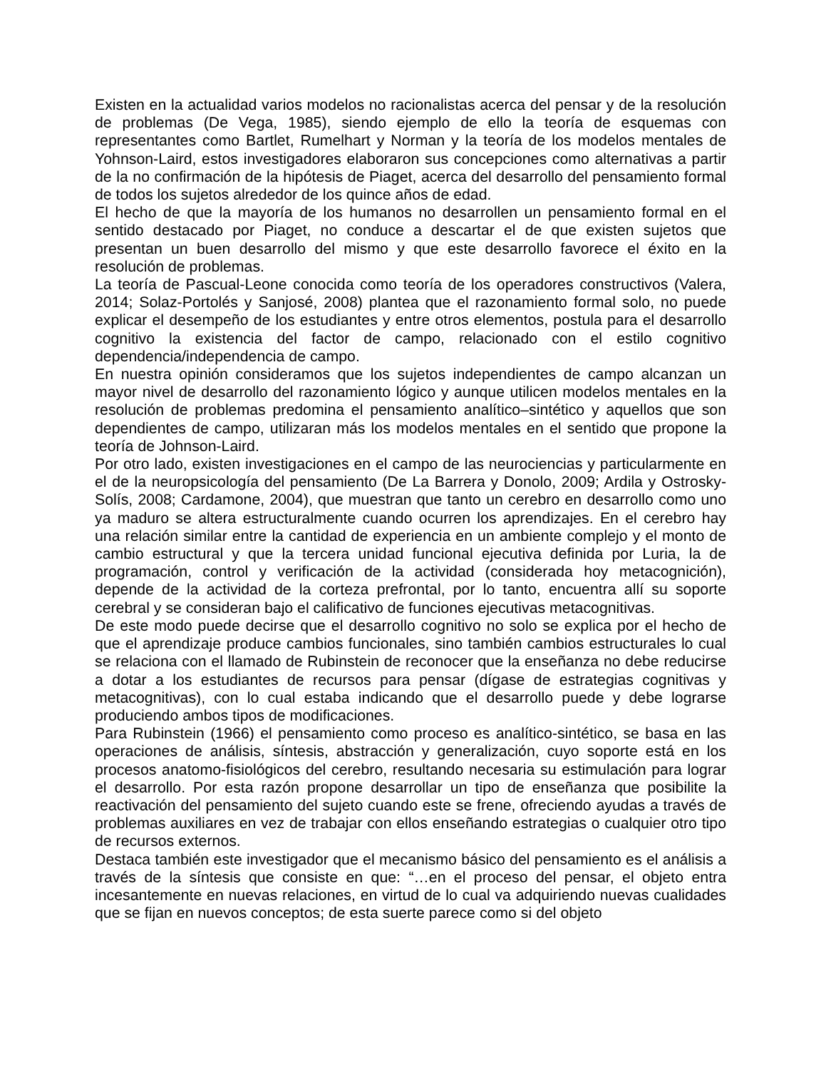Existen en la actualidad varios modelos no racionalistas acerca del pensar y de la resolución de problemas (De Vega, 1985), siendo ejemplo de ello la teoría de esquemas con representantes como Bartlet, Rumelhart y Norman y la teoría de los modelos mentales de Yohnson-Laird, estos investigadores elaboraron sus concepciones como alternativas a partir de la no confirmación de la hipótesis de Piaget, acerca del desarrollo del pensamiento formal de todos los sujetos alrededor de los quince años de edad.
El hecho de que la mayoría de los humanos no desarrollen un pensamiento formal en el sentido destacado por Piaget, no conduce a descartar el de que existen sujetos que presentan un buen desarrollo del mismo y que este desarrollo favorece el éxito en la resolución de problemas.
La teoría de Pascual-Leone conocida como teoría de los operadores constructivos (Valera, 2014; Solaz-Portolés y Sanjosé, 2008) plantea que el razonamiento formal solo, no puede explicar el desempeño de los estudiantes y entre otros elementos, postula para el desarrollo cognitivo la existencia del factor de campo, relacionado con el estilo cognitivo dependencia/independencia de campo.
En nuestra opinión consideramos que los sujetos independientes de campo alcanzan un mayor nivel de desarrollo del razonamiento lógico y aunque utilicen modelos mentales en la resolución de problemas predomina el pensamiento analítico–sintético y aquellos que son dependientes de campo, utilizaran más los modelos mentales en el sentido que propone la teoría de Johnson-Laird.
Por otro lado, existen investigaciones en el campo de las neurociencias y particularmente en el de la neuropsicología del pensamiento (De La Barrera y Donolo, 2009; Ardila y Ostrosky-Solís, 2008; Cardamone, 2004), que muestran que tanto un cerebro en desarrollo como uno ya maduro se altera estructuralmente cuando ocurren los aprendizajes. En el cerebro hay una relación similar entre la cantidad de experiencia en un ambiente complejo y el monto de cambio estructural y que la tercera unidad funcional ejecutiva definida por Luria, la de programación, control y verificación de la actividad (considerada hoy metacognición), depende de la actividad de la corteza prefrontal, por lo tanto, encuentra allí su soporte cerebral y se consideran bajo el calificativo de funciones ejecutivas metacognitivas.
De este modo puede decirse que el desarrollo cognitivo no solo se explica por el hecho de que el aprendizaje produce cambios funcionales, sino también cambios estructurales lo cual se relaciona con el llamado de Rubinstein de reconocer que la enseñanza no debe reducirse a dotar a los estudiantes de recursos para pensar (dígase de estrategias cognitivas y metacognitivas), con lo cual estaba indicando que el desarrollo puede y debe lograrse produciendo ambos tipos de modificaciones.
Para Rubinstein (1966) el pensamiento como proceso es analítico-sintético, se basa en las operaciones de análisis, síntesis, abstracción y generalización, cuyo soporte está en los procesos anatomo-fisiológicos del cerebro, resultando necesaria su estimulación para lograr el desarrollo. Por esta razón propone desarrollar un tipo de enseñanza que posibilite la reactivación del pensamiento del sujeto cuando este se frene, ofreciendo ayudas a través de problemas auxiliares en vez de trabajar con ellos enseñando estrategias o cualquier otro tipo de recursos externos.
Destaca también este investigador que el mecanismo básico del pensamiento es el análisis a través de la síntesis que consiste en que: “…en el proceso del pensar, el objeto entra incesantemente en nuevas relaciones, en virtud de lo cual va adquiriendo nuevas cualidades que se fijan en nuevos conceptos; de esta suerte parece como si del objeto